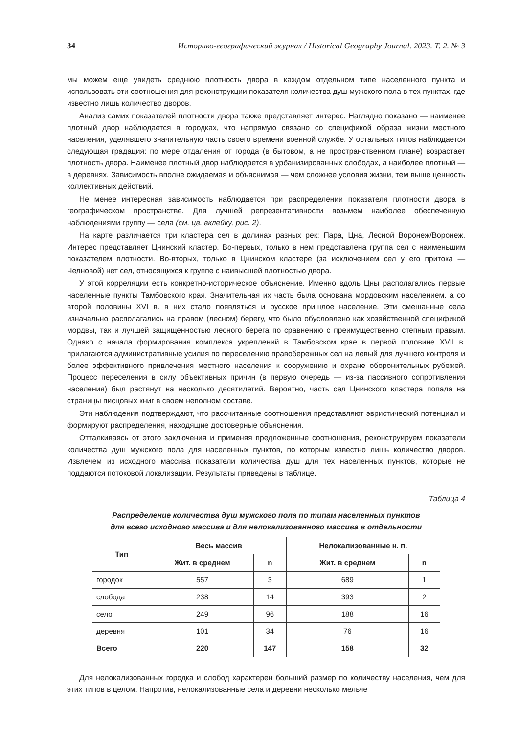34 Историко-географический журнал / Historical Geography Journal. 2023. Т. 2. № 3
мы можем еще увидеть среднюю плотность двора в каждом отдельном типе населенного пункта и использовать эти соотношения для реконструкции показателя количества душ мужского пола в тех пунктах, где известно лишь количество дворов.
Анализ самих показателей плотности двора также представляет интерес. Наглядно показано — наименее плотный двор наблюдается в городках, что напрямую связано со спецификой образа жизни местного населения, уделявшего значительную часть своего времени военной службе. У остальных типов наблюдается следующая градация: по мере отдаления от города (в бытовом, а не пространственном плане) возрастает плотность двора. Наименее плотный двор наблюдается в урбанизированных слободах, а наиболее плотный — в деревнях. Зависимость вполне ожидаемая и объяснимая — чем сложнее условия жизни, тем выше ценность коллективных действий.
Не менее интересная зависимость наблюдается при распределении показателя плотности двора в географическом пространстве. Для лучшей репрезентативности возьмем наиболее обеспеченную наблюдениями группу — села (см. цв. вклейку, рис. 2).
На карте различается три кластера сел в долинах разных рек: Пара, Цна, Лесной Воронеж/Воронеж. Интерес представляет Цнинский кластер. Во-первых, только в нем представлена группа сел с наименьшим показателем плотности. Во-вторых, только в Цнинском кластере (за исключением сел у его притока — Челновой) нет сел, относящихся к группе с наивысшей плотностью двора.
У этой корреляции есть конкретно-историческое объяснение. Именно вдоль Цны располагались первые населенные пункты Тамбовского края. Значительная их часть была основана мордовским населением, а со второй половины XVI в. в них стало появляться и русское пришлое население. Эти смешанные села изначально располагались на правом (лесном) берегу, что было обусловлено как хозяйственной спецификой мордвы, так и лучшей защищенностью лесного берега по сравнению с преимущественно степным правым. Однако с начала формирования комплекса укреплений в Тамбовском крае в первой половине XVII в. прилагаются административные усилия по переселению правобережных сел на левый для лучшего контроля и более эффективного привлечения местного населения к сооружению и охране оборонительных рубежей. Процесс переселения в силу объективных причин (в первую очередь — из-за пассивного сопротивления населения) был растянут на несколько десятилетий. Вероятно, часть сел Цнинского кластера попала на страницы писцовых книг в своем неполном составе.
Эти наблюдения подтверждают, что рассчитанные соотношения представляют эвристический потенциал и формируют распределения, находящие достоверные объяснения.
Отталкиваясь от этого заключения и применяя предложенные соотношения, реконструируем показатели количества душ мужского пола для населенных пунктов, по которым известно лишь количество дворов. Извлечем из исходного массива показатели количества душ для тех населенных пунктов, которые не поддаются потоковой локализации. Результаты приведены в таблице.
Таблица 4
Распределение количества душ мужского пола по типам населенных пунктов
для всего исходного массива и для нелокализованного массива в отдельности
| Тип | Весь массив | | Нелокализованные н. п. | |
| --- | --- | --- | --- | --- |
| | Жит. в среднем | n | Жит. в среднем | n |
| городок | 557 | 3 | 689 | 1 |
| слобода | 238 | 14 | 393 | 2 |
| село | 249 | 96 | 188 | 16 |
| деревня | 101 | 34 | 76 | 16 |
| Всего | 220 | 147 | 158 | 32 |
Для нелокализованных городка и слобод характерен больший размер по количеству населения, чем для этих типов в целом. Напротив, нелокализованные села и деревни несколько мельче